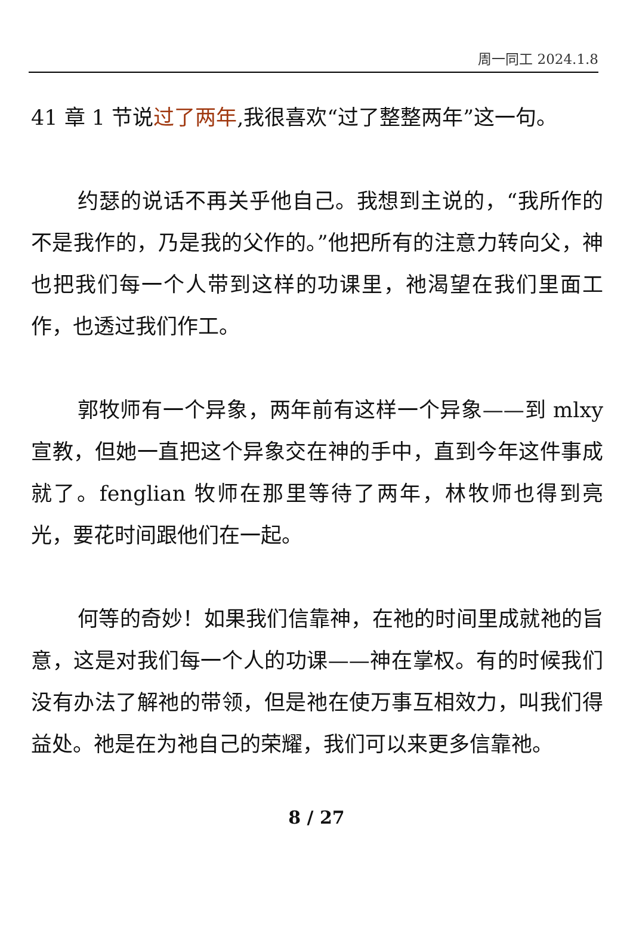周一同工 2024.1.8
41 章 1 节说过了两年,我很喜欢“过了整整两年”这一句。
约瑟的说话不再关乎他自己。我想到主说的，“我所作的不是我作的，乃是我的父作的。”他把所有的注意力转向父，神也把我们每一个人带到这样的功课里，祂渴望在我们里面工作，也透过我们作工。
郭牧师有一个异象，两年前有这样一个异象——到 mlxy 宣教，但她一直把这个异象交在神的手中，直到今年这件事成就了。fenglian 牧师在那里等待了两年，林牧师也得到亮光，要花时间跟他们在一起。
何等的奇妙！如果我们信靠神，在祂的时间里成就祂的旨意，这是对我们每一个人的功课——神在掌权。有的时候我们没有办法了解祂的带领，但是祂在使万事互相效力，叫我们得益处。祂是在为祂自己的荣耀，我们可以来更多信靠祂。
8 / 27